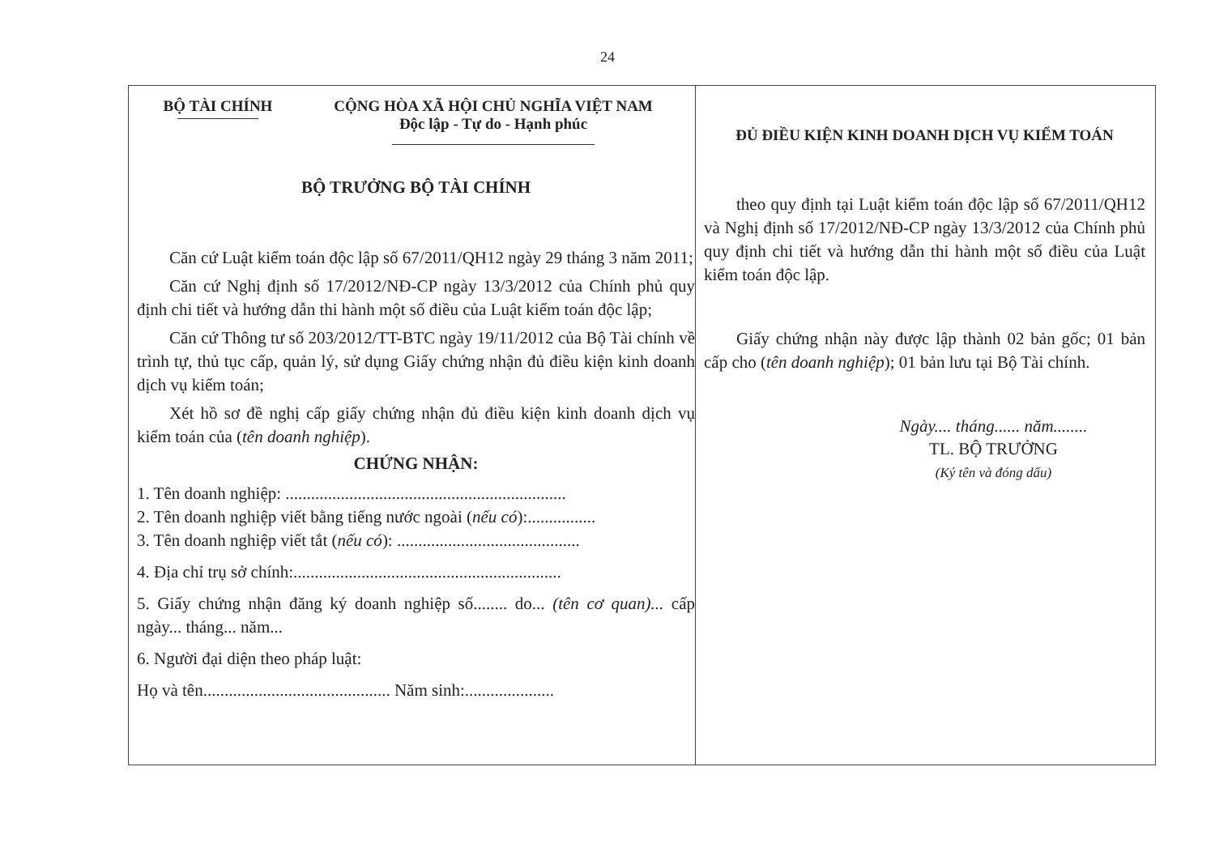24
BỘ TÀI CHÍNH CỘNG HÒA XÃ HỘI CHỦ NGHĨA VIỆT NAM
Độc lập - Tự do - Hạnh phúc
BỘ TRƯỞNG BỘ TÀI CHÍNH
Căn cứ Luật kiểm toán độc lập số 67/2011/QH12 ngày 29 tháng 3 năm 2011;
Căn cứ Nghị định số 17/2012/NĐ-CP ngày 13/3/2012 của Chính phủ quy định chi tiết và hướng dẫn thi hành một số điều của Luật kiểm toán độc lập;
Căn cứ Thông tư số 203/2012/TT-BTC ngày 19/11/2012 của Bộ Tài chính về trình tự, thủ tục cấp, quản lý, sử dụng Giấy chứng nhận đủ điều kiện kinh doanh dịch vụ kiểm toán;
Xét hồ sơ đề nghị cấp giấy chứng nhận đủ điều kiện kinh doanh dịch vụ kiểm toán của (tên doanh nghiệp).
CHỨNG NHẬN:
1. Tên doanh nghiệp: ..................................................................
2. Tên doanh nghiệp viết bằng tiếng nước ngoài (nếu có):................
3. Tên doanh nghiệp viết tắt (nếu có): ...........................................
4. Địa chỉ trụ sở chính:...............................................................
5. Giấy chứng nhận đăng ký doanh nghiệp số........ do... (tên cơ quan)... cấp ngày... tháng... năm...
6. Người đại diện theo pháp luật:
Họ và tên............................................ Năm sinh:.....................
ĐỦ ĐIỀU KIỆN KINH DOANH DỊCH VỤ KIỂM TOÁN
theo quy định tại Luật kiểm toán độc lập số 67/2011/QH12 và Nghị định số 17/2012/NĐ-CP ngày 13/3/2012 của Chính phủ quy định chi tiết và hướng dẫn thi hành một số điều của Luật kiểm toán độc lập.
Giấy chứng nhận này được lập thành 02 bản gốc; 01 bản cấp cho (tên doanh nghiệp); 01 bản lưu tại Bộ Tài chính.
Ngày.... tháng...... năm........
TL. BỘ TRƯỞNG
(Ký tên và đóng dấu)